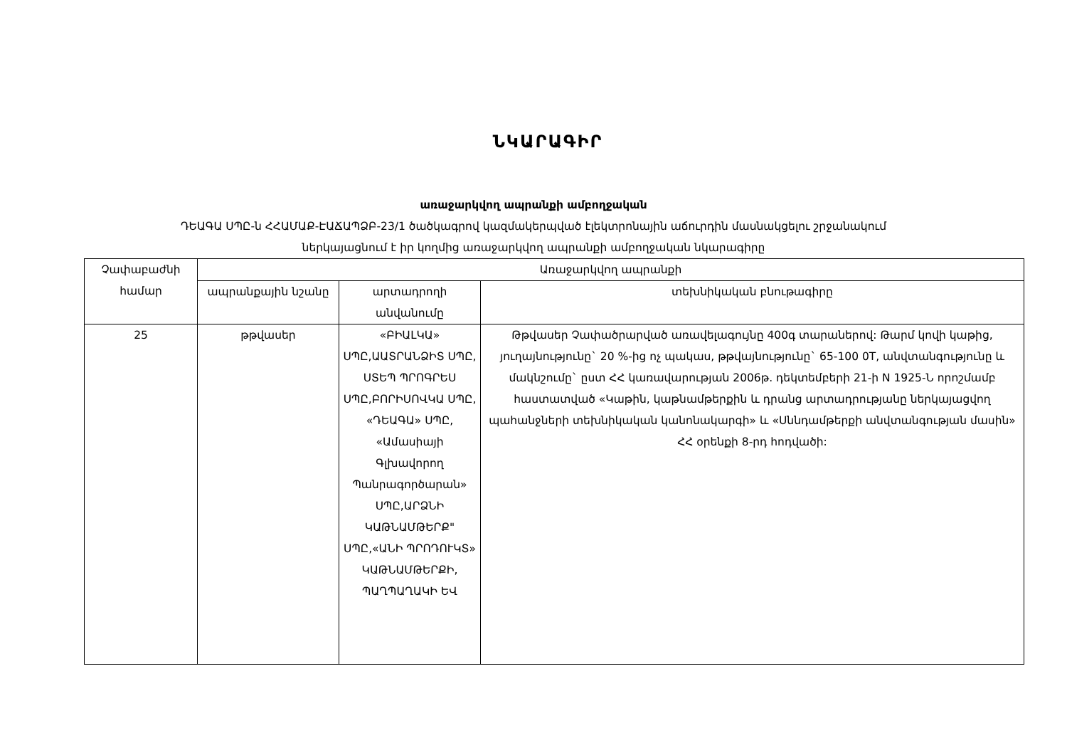ՆԿԱՐԱԳԻՐ
առաջարկվող ապրանքի ամբողջական
ԴԵԱԳԱ ՍՊԸ-ն ՀՀԱՄԱՔ-ԷԱՃԱՊՁԲ-23/1 ծածկագրով կազմակերպված էլեկտրոնային աճուրդին մասնակցելու շրջանակում
ներկայացնում է իր կողմից առաջարկվող ապրանքի ամբողջական նկարագիրը
| Չափաբաժնի համար | Առաջարկվող ապրանքի | | |
| --- | --- | --- | --- |
| | ապրանքային նշանը | արտադրողի անվանումը | տեխնիկական բնութագիրը |
| 25 | թթվասեր | «ԲԻԱԼԿԱ» ՍՊԸ,ԱԱՏՐԱՆՁԻՏ ՍՊԸ, ՍՏԵՊ ՊՐՈԳՐԵՍ ՍՊԸ,ԲՈՐԻՍՈՎԿԱ ՍՊԸ, «ԴԵԱԳԱ» ՍՊԸ, «Ամասիայի Գլխավորող Պանրագործարան» ՍՊԸ,ԱՐՁՆԻ ԿԱԹՆԱՄԹԵՐՔ" ՍՊԸ,«ԱՆԻ ՊՐՈԴՈՒԿՏ» ԿԱԹՆԱՄԹԵՐՔԻ, ՊԱՂՊԱՂԱԿԻ ԵՎ | Թթվասեր Չափածրարված առավելագույնը 400գ տարաներով: Թարմ կովի կաթից, յուղայնությունը` 20 %-ից ոչ պակաս, թթվայնությունը` 65-100 0T, անվտանգությունը և մակնշումը` ըստ ՀՀ կառավարության 2006թ. դեկտեմբերի 21-ի N 1925-Ն որոշմամբ հաստատված «Կաթին, կաթնամթերքին և դրանց արտադրությանը ներկայացվող պահանջների տեխնիկական կանոնակարգի» և «Սննդամթերքի անվտանգության մասին» ՀՀ օրենքի 8-րդ հոդվածի: |